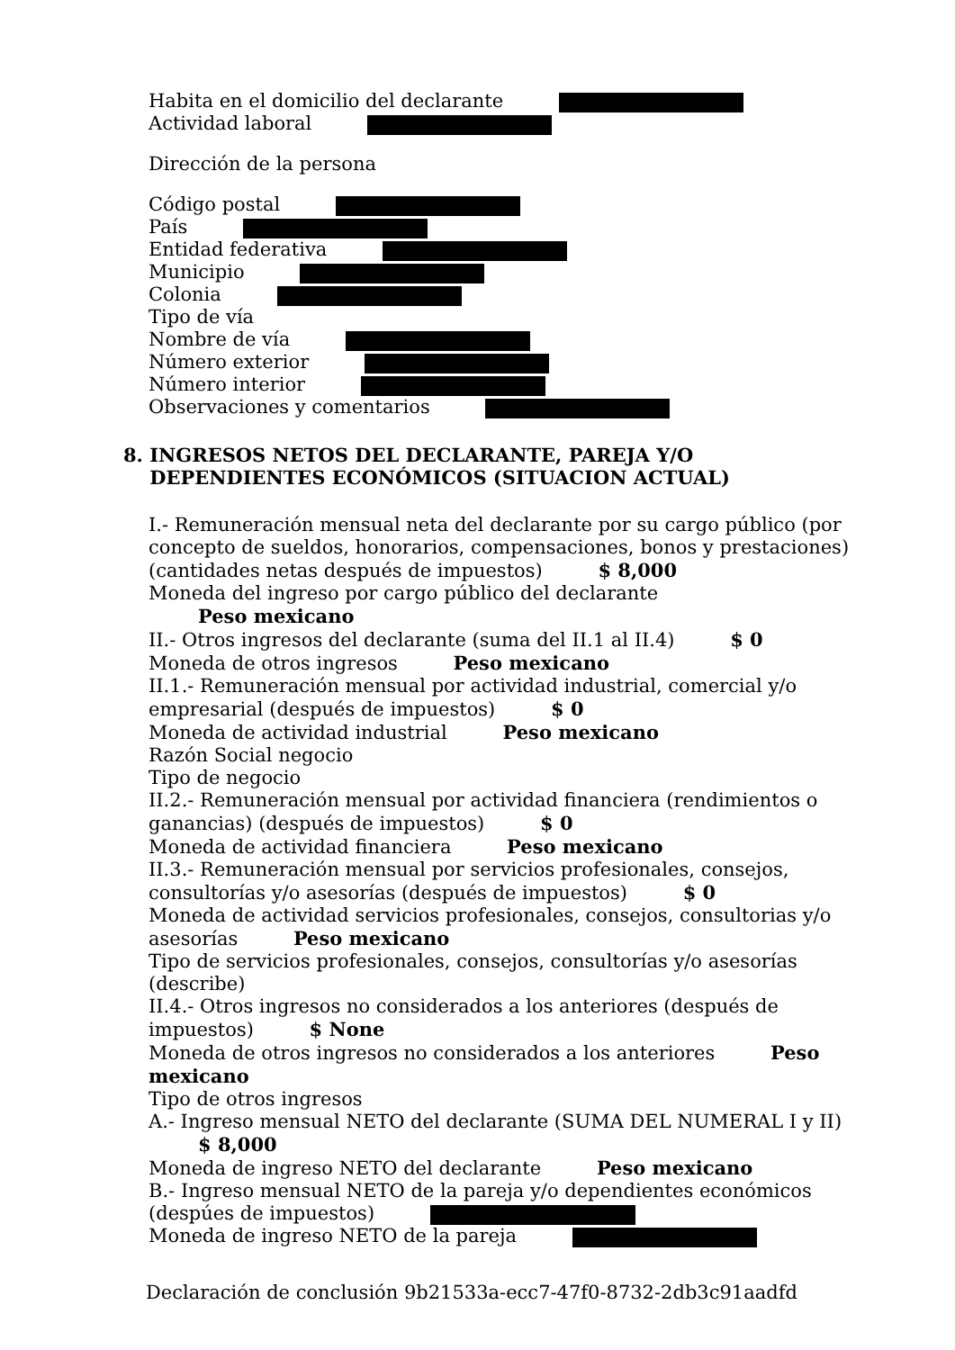Habita en el domicilio del declarante
Actividad laboral
Dirección de la persona
Código postal
País
Entidad federativa
Municipio
Colonia
Tipo de vía
Nombre de vía
Número exterior
Número interior
Observaciones y comentarios
8. INGRESOS NETOS DEL DECLARANTE, PAREJA Y/O
DEPENDIENTES ECONÓMICOS (SITUACION ACTUAL)
I.- Remuneración mensual neta del declarante por su cargo público (por concepto de sueldos, honorarios, compensaciones, bonos y prestaciones)(cantidades netas después de impuestos) $ 8,000
Moneda del ingreso por cargo público del declarante
Peso mexicano
II.- Otros ingresos del declarante (suma del II.1 al II.4) $ 0
Moneda de otros ingresos Peso mexicano
II.1.- Remuneración mensual por actividad industrial, comercial y/o empresarial (después de impuestos) $ 0
Moneda de actividad industrial Peso mexicano
Razón Social negocio
Tipo de negocio
II.2.- Remuneración mensual por actividad financiera (rendimientos o ganancias) (después de impuestos) $ 0
Moneda de actividad financiera Peso mexicano
II.3.- Remuneración mensual por servicios profesionales, consejos, consultorías y/o asesorías (después de impuestos) $ 0
Moneda de actividad servicios profesionales, consejos, consultorias y/o asesorías Peso mexicano
Tipo de servicios profesionales, consejos, consultorías y/o asesorías (describe)
II.4.- Otros ingresos no considerados a los anteriores (después de impuestos) $ None
Moneda de otros ingresos no considerados a los anteriores Peso mexicano
Tipo de otros ingresos
A.- Ingreso mensual NETO del declarante (SUMA DEL NUMERAL I y II)
$ 8,000
Moneda de ingreso NETO del declarante Peso mexicano
B.- Ingreso mensual NETO de la pareja y/o dependientes económicos (despúes de impuestos)
Moneda de ingreso NETO de la pareja
Declaración de conclusión 9b21533a-ecc7-47f0-8732-2db3c91aadfd